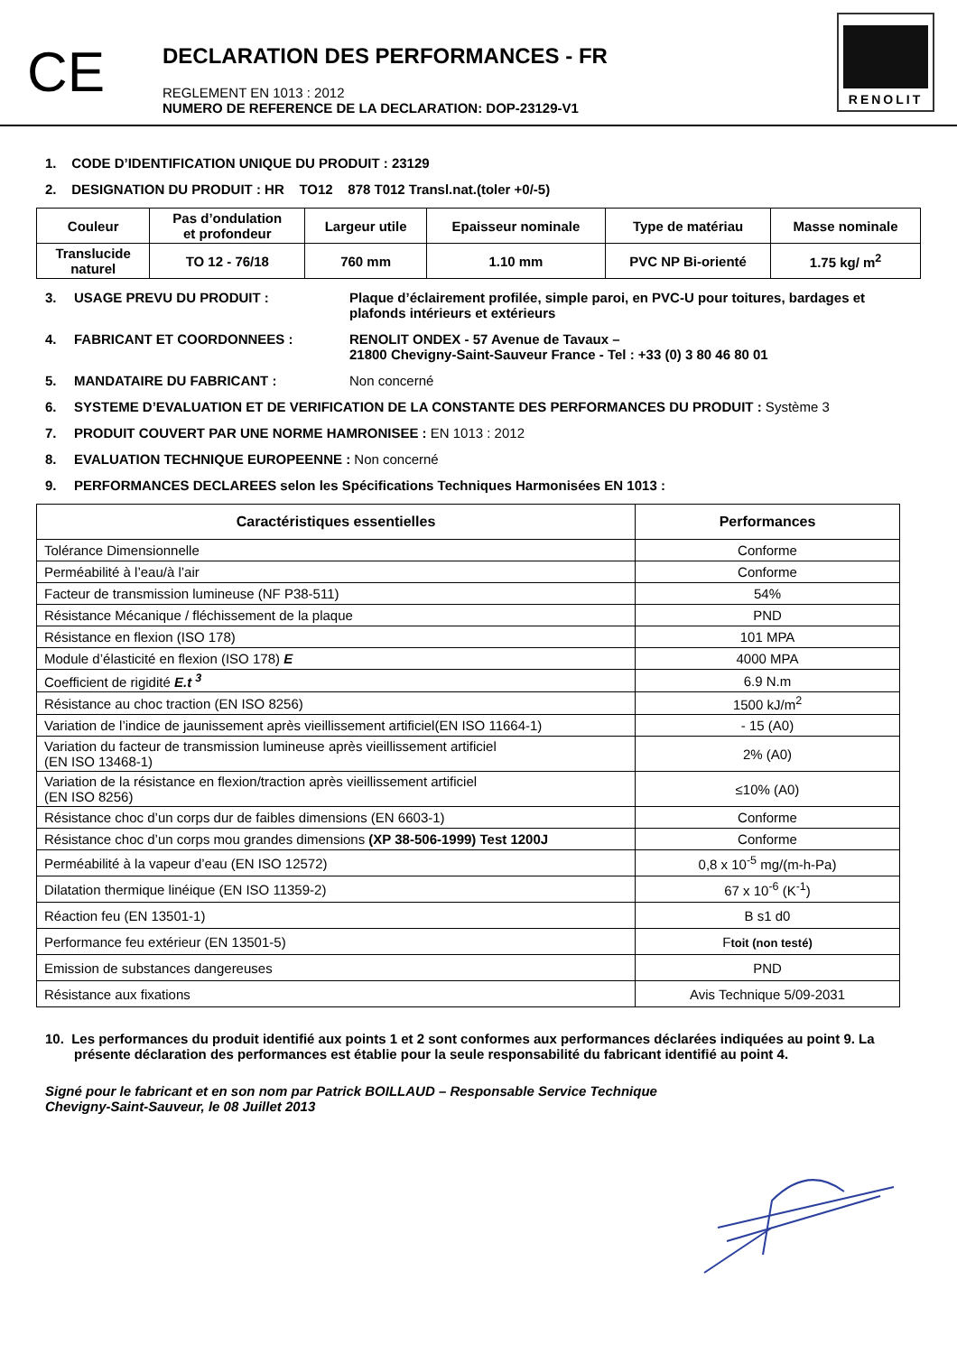CE
DECLARATION DES PERFORMANCES - FR
REGLEMENT EN 1013 : 2012
NUMERO DE REFERENCE DE LA DECLARATION: DOP-23129-V1
RENOLIT
1. CODE D’IDENTIFICATION UNIQUE DU PRODUIT : 23129
2. DESIGNATION DU PRODUIT : HR TO12 878 T012 Transl.nat.(toler +0/-5)
| Couleur | Pas d’ondulation et profondeur | Largeur utile | Epaisseur nominale | Type de matériau | Masse nominale |
| Translucide naturel | TO 12 - 76/18 | 760 mm | 1.10 mm | PVC NP Bi-orienté | 1.75 kg/ m<sup>2</sup> |
3. USAGE PREVU DU PRODUIT : Plaque d’éclairement profilée, simple paroi, en PVC-U pour toitures, bardages et plafonds intérieurs et extérieurs
4. FABRICANT ET COORDONNEES : RENOLIT ONDEX - 57 Avenue de Tavaux –
21800 Chevigny-Saint-Sauveur France - Tel : +33 (0) 3 80 46 80 01
5. MANDATAIRE DU FABRICANT : Non concerné
6. SYSTEME D’EVALUATION ET DE VERIFICATION DE LA CONSTANTE DES PERFORMANCES DU PRODUIT : Système 3
7. PRODUIT COUVERT PAR UNE NORME HAMRONISEE : EN 1013 : 2012
8. EVALUATION TECHNIQUE EUROPEENNE : Non concerné
9. PERFORMANCES DECLAREES selon les Spécifications Techniques Harmonisées EN 1013 :
| Caractéristiques essentielles | Performances |
| --- | --- |
| Tolérance Dimensionnelle | Conforme |
| Perméabilité à l’eau/à l’air | Conforme |
| Facteur de transmission lumineuse (NF P38-511) | 54% |
| Résistance Mécanique / fléchissement de la plaque | PND |
| Résistance en flexion (ISO 178) | 101 MPA |
| Module d’élasticité en flexion (ISO 178) E | 4000 MPA |
| Coefficient de rigidité E.t <sup>3</sup> | 6.9 N.m |
| Résistance au choc traction (EN ISO 8256) | 1500 kJ/m<sup>2</sup> |
| Variation de l’indice de jaunissement après vieillissement artificiel(EN ISO 11664-1) | - 15 (A0) |
| Variation du facteur de transmission lumineuse après vieillissement artificiel (EN ISO 13468-1) | 2% (A0) |
| Variation de la résistance en flexion/traction après vieillissement artificiel (EN ISO 8256) | ≤10% (A0) |
| Résistance choc d’un corps dur de faibles dimensions (EN 6603-1) | Conforme |
| Résistance choc d’un corps mou grandes dimensions (XP 38-506-1999) Test 1200J | Conforme |
| Perméabilité à la vapeur d’eau (EN ISO 12572) | 0,8 x 10<sup>-5</sup> mg/(m-h-Pa) |
| Dilatation thermique linéique (EN ISO 11359-2) | 67 x 10<sup>-6</sup> (K<sup>-1</sup>) |
| Réaction feu (EN 13501-1) | B s1 d0 |
| Performance feu extérieur (EN 13501-5) | F toit (non testé) |
| Emission de substances dangereuses | PND |
| Résistance aux fixations | Avis Technique 5/09-2031 |
10. Les performances du produit identifié aux points 1 et 2 sont conformes aux performances déclarées indiquées au point 9. La présente déclaration des performances est établie pour la seule responsabilité du fabricant identifié au point 4.
Signé pour le fabricant et en son nom par Patrick BOILLAUD – Responsable Service Technique
Chevigny-Saint-Sauveur, le 08 Juillet 2013